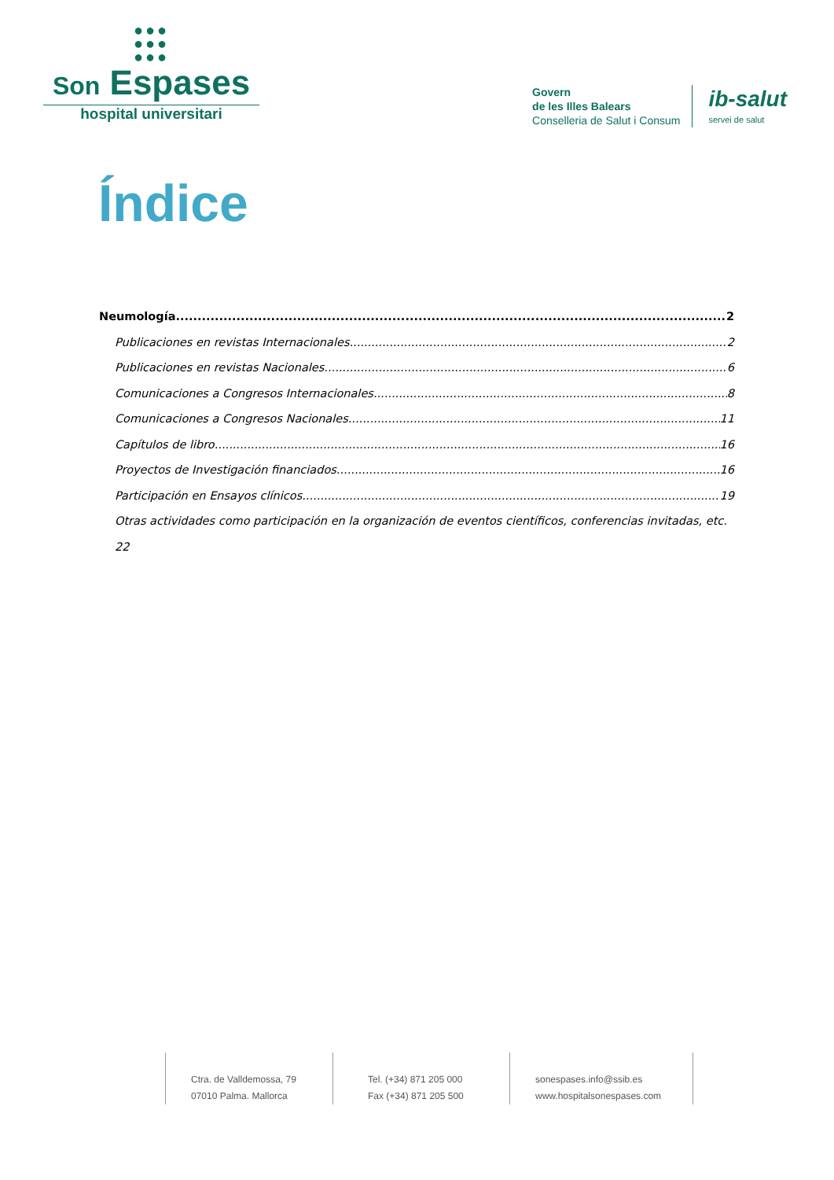●●●
●●●
●●●
Son Espases
hospital universitari
Govern
de les Illes Balears
Conselleria de Salut i Consum
ib-salut
servei de salut
Índice
Neumología 2
Publicaciones en revistas Internacionales 2
Publicaciones en revistas Nacionales 6
Comunicaciones a Congresos Internacionales 8
Comunicaciones a Congresos Nacionales 11
Capítulos de libro 16
Proyectos de Investigación financiados 16
Participación en Ensayos clínicos 19
Otras actividades como participación en la organización de eventos científicos, conferencias invitadas, etc. 22
Ctra. de Valldemossa, 79
07010 Palma. Mallorca
Tel. (+34) 871 205 000
Fax (+34) 871 205 500
sonespases.info@ssib.es
www.hospitalsonespases.com